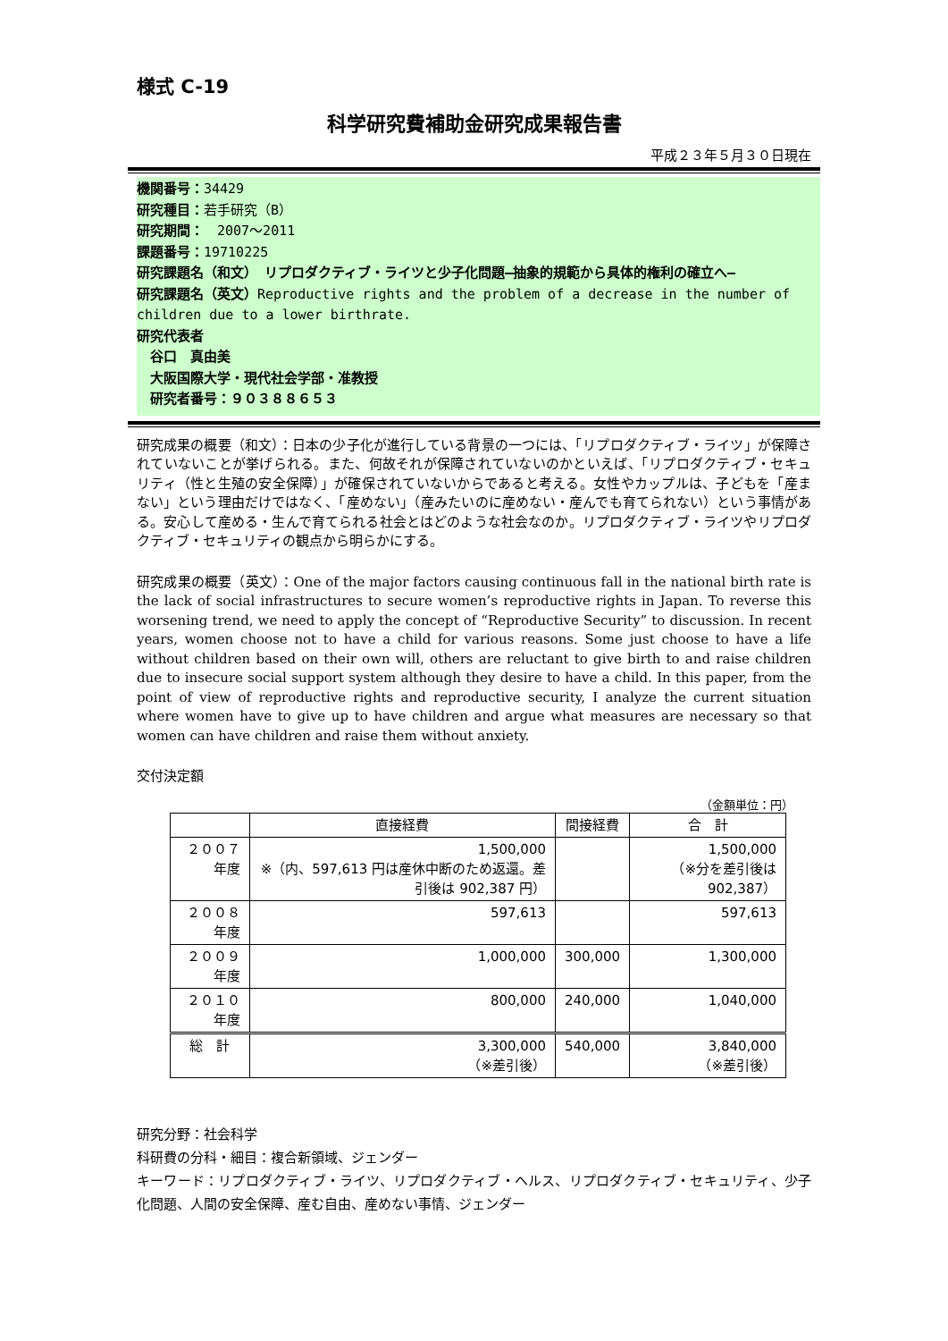様式 C-19
科学研究費補助金研究成果報告書
平成２３年５月３０日現在
機関番号：34429
研究種目：若手研究（B）
研究期間：　2007～2011
課題番号：19710225
研究課題名（和文）　リプロダクティブ・ライツと少子化問題―抽象的規範から具体的権利の確立へ―
研究課題名（英文）Reproductive rights and the problem of a decrease in the number of children due to a lower birthrate.
研究代表者
　谷口　真由美
　大阪国際大学・現代社会学部・准教授
　研究者番号：９０３８８６５３
研究成果の概要（和文）：日本の少子化が進行している背景の一つには、「リプロダクティブ・ライツ」が保障されていないことが挙げられる。また、何故それが保障されていないのかといえば、「リプロダクティブ・セキュリティ（性と生殖の安全保障）」が確保されていないからであると考える。女性やカップルは、子どもを「産まない」という理由だけではなく、「産めない」（産みたいのに産めない・産んでも育てられない）という事情がある。安心して産める・生んで育てられる社会とはどのような社会なのか。リプロダクティブ・ライツやリプロダクティブ・セキュリティの観点から明らかにする。
研究成果の概要（英文）：One of the major factors causing continuous fall in the national birth rate is the lack of social infrastructures to secure women’s reproductive rights in Japan. To reverse this worsening trend, we need to apply the concept of “Reproductive Security” to discussion. In recent years, women choose not to have a child for various reasons. Some just choose to have a life without children based on their own will, others are reluctant to give birth to and raise children due to insecure social support system although they desire to have a child. In this paper, from the point of view of reproductive rights and reproductive security, I analyze the current situation where women have to give up to have children and argue what measures are necessary so that women can have children and raise them without anxiety.
交付決定額
（金額単位：円）
| | 直接経費 | 間接経費 | 合 計 |
| --- | --- | --- | --- |
| ２００７年度 | 1,500,000 ※（内、597,613 円は産休中断のため返還。差引後は 902,387 円） | | 1,500,000 （※分を差引後は 902,387） |
| ２００８年度 | 597,613 | | 597,613 |
| ２００９年度 | 1,000,000 | 300,000 | 1,300,000 |
| ２０１０年度 | 800,000 | 240,000 | 1,040,000 |
| 総 計 | 3,300,000 （※差引後） | 540,000 | 3,840,000 （※差引後） |
研究分野：社会科学
科研費の分科・細目：複合新領域、ジェンダー
キーワード：リプロダクティブ・ライツ、リプロダクティブ・ヘルス、リプロダクティブ・セキュリティ、少子化問題、人間の安全保障、産む自由、産めない事情、ジェンダー